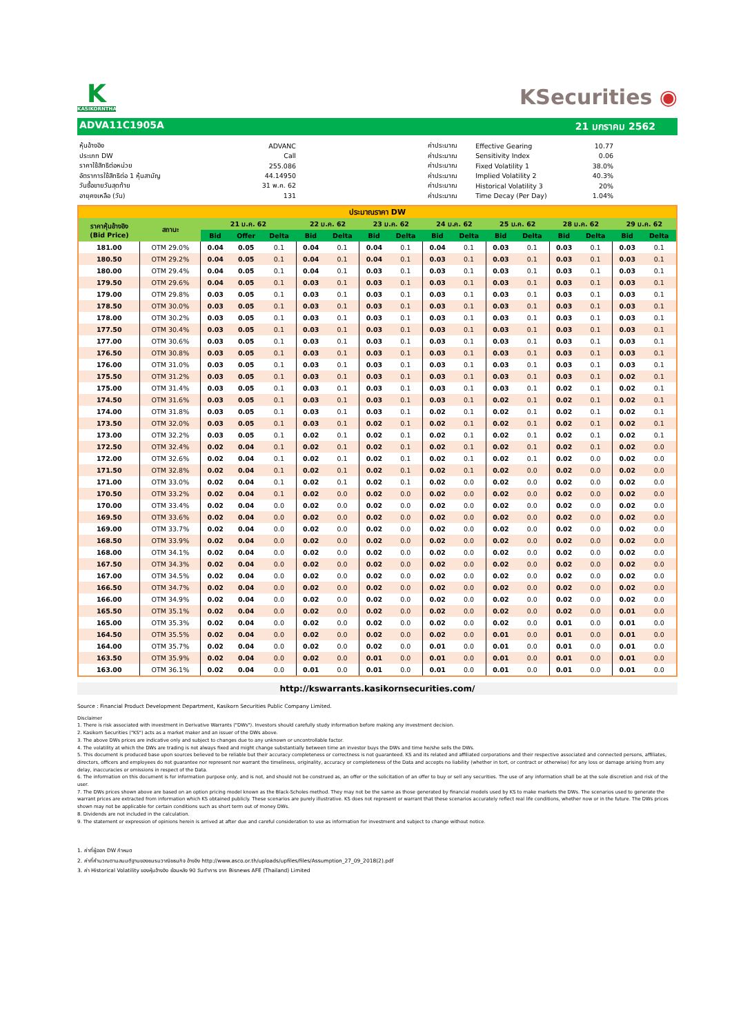K
KASIKORNTHAI
KSecurities ◉
ADVA11C1905A 21 มกราคม 2562
| หุ้นอ้างอิง | ADVANC |
| ประเภท DW | Call |
| ราคาใช้สิทธิต่อหน่วย | 255.086 |
| อัตราการใช้สิทธิต่อ 1 หุ้นสามัญ | 44.14950 |
| วันซื้อขายวันสุดท้าย | 31 พ.ค. 62 |
| อายุคงเหลือ (วัน) | 131 |
| ค่าประมาณ | Effective Gearing | 10.77 |
| ค่าประมาณ | Sensitivity Index | 0.06 |
| ค่าประมาณ | Fixed Volatility 1 | 38.0% |
| ค่าประมาณ | Implied Volatility 2 | 40.3% |
| ค่าประมาณ | Historical Volatility 3 | 20% |
| ค่าประมาณ | Time Decay (Per Day) | 1.04% |
| ประมาณราคา DW | | | | | | | | | | | | | | | | |
| --- | --- | --- | --- | --- | --- | --- | --- | --- | --- | --- | --- | --- | --- | --- | --- | --- |
| ราคาหุ้นอ้างอิง (Bid Price) | สถานะ | 21 ม.ค. 62 | | | 22 ม.ค. 62 | | 23 ม.ค. 62 | | 24 ม.ค. 62 | | 25 ม.ค. 62 | | 28 ม.ค. 62 | | 29 ม.ค. 62 | |
| | | Bid | Offer | Delta | Bid | Delta | Bid | Delta | Bid | Delta | Bid | Delta | Bid | Delta | Bid | Delta |
| 181.00 | OTM 29.0% | 0.04 | 0.05 | 0.1 | 0.04 | 0.1 | 0.04 | 0.1 | 0.04 | 0.1 | 0.03 | 0.1 | 0.03 | 0.1 | 0.03 | 0.1 |
| 180.50 | OTM 29.2% | 0.04 | 0.05 | 0.1 | 0.04 | 0.1 | 0.04 | 0.1 | 0.03 | 0.1 | 0.03 | 0.1 | 0.03 | 0.1 | 0.03 | 0.1 |
| 180.00 | OTM 29.4% | 0.04 | 0.05 | 0.1 | 0.04 | 0.1 | 0.03 | 0.1 | 0.03 | 0.1 | 0.03 | 0.1 | 0.03 | 0.1 | 0.03 | 0.1 |
| 179.50 | OTM 29.6% | 0.04 | 0.05 | 0.1 | 0.03 | 0.1 | 0.03 | 0.1 | 0.03 | 0.1 | 0.03 | 0.1 | 0.03 | 0.1 | 0.03 | 0.1 |
| 179.00 | OTM 29.8% | 0.03 | 0.05 | 0.1 | 0.03 | 0.1 | 0.03 | 0.1 | 0.03 | 0.1 | 0.03 | 0.1 | 0.03 | 0.1 | 0.03 | 0.1 |
| 178.50 | OTM 30.0% | 0.03 | 0.05 | 0.1 | 0.03 | 0.1 | 0.03 | 0.1 | 0.03 | 0.1 | 0.03 | 0.1 | 0.03 | 0.1 | 0.03 | 0.1 |
| 178.00 | OTM 30.2% | 0.03 | 0.05 | 0.1 | 0.03 | 0.1 | 0.03 | 0.1 | 0.03 | 0.1 | 0.03 | 0.1 | 0.03 | 0.1 | 0.03 | 0.1 |
| 177.50 | OTM 30.4% | 0.03 | 0.05 | 0.1 | 0.03 | 0.1 | 0.03 | 0.1 | 0.03 | 0.1 | 0.03 | 0.1 | 0.03 | 0.1 | 0.03 | 0.1 |
| 177.00 | OTM 30.6% | 0.03 | 0.05 | 0.1 | 0.03 | 0.1 | 0.03 | 0.1 | 0.03 | 0.1 | 0.03 | 0.1 | 0.03 | 0.1 | 0.03 | 0.1 |
| 176.50 | OTM 30.8% | 0.03 | 0.05 | 0.1 | 0.03 | 0.1 | 0.03 | 0.1 | 0.03 | 0.1 | 0.03 | 0.1 | 0.03 | 0.1 | 0.03 | 0.1 |
| 176.00 | OTM 31.0% | 0.03 | 0.05 | 0.1 | 0.03 | 0.1 | 0.03 | 0.1 | 0.03 | 0.1 | 0.03 | 0.1 | 0.03 | 0.1 | 0.03 | 0.1 |
| 175.50 | OTM 31.2% | 0.03 | 0.05 | 0.1 | 0.03 | 0.1 | 0.03 | 0.1 | 0.03 | 0.1 | 0.03 | 0.1 | 0.03 | 0.1 | 0.02 | 0.1 |
| 175.00 | OTM 31.4% | 0.03 | 0.05 | 0.1 | 0.03 | 0.1 | 0.03 | 0.1 | 0.03 | 0.1 | 0.03 | 0.1 | 0.02 | 0.1 | 0.02 | 0.1 |
| 174.50 | OTM 31.6% | 0.03 | 0.05 | 0.1 | 0.03 | 0.1 | 0.03 | 0.1 | 0.03 | 0.1 | 0.02 | 0.1 | 0.02 | 0.1 | 0.02 | 0.1 |
| 174.00 | OTM 31.8% | 0.03 | 0.05 | 0.1 | 0.03 | 0.1 | 0.03 | 0.1 | 0.02 | 0.1 | 0.02 | 0.1 | 0.02 | 0.1 | 0.02 | 0.1 |
| 173.50 | OTM 32.0% | 0.03 | 0.05 | 0.1 | 0.03 | 0.1 | 0.02 | 0.1 | 0.02 | 0.1 | 0.02 | 0.1 | 0.02 | 0.1 | 0.02 | 0.1 |
| 173.00 | OTM 32.2% | 0.03 | 0.05 | 0.1 | 0.02 | 0.1 | 0.02 | 0.1 | 0.02 | 0.1 | 0.02 | 0.1 | 0.02 | 0.1 | 0.02 | 0.1 |
| 172.50 | OTM 32.4% | 0.02 | 0.04 | 0.1 | 0.02 | 0.1 | 0.02 | 0.1 | 0.02 | 0.1 | 0.02 | 0.1 | 0.02 | 0.1 | 0.02 | 0.0 |
| 172.00 | OTM 32.6% | 0.02 | 0.04 | 0.1 | 0.02 | 0.1 | 0.02 | 0.1 | 0.02 | 0.1 | 0.02 | 0.1 | 0.02 | 0.0 | 0.02 | 0.0 |
| 171.50 | OTM 32.8% | 0.02 | 0.04 | 0.1 | 0.02 | 0.1 | 0.02 | 0.1 | 0.02 | 0.1 | 0.02 | 0.0 | 0.02 | 0.0 | 0.02 | 0.0 |
| 171.00 | OTM 33.0% | 0.02 | 0.04 | 0.1 | 0.02 | 0.1 | 0.02 | 0.1 | 0.02 | 0.0 | 0.02 | 0.0 | 0.02 | 0.0 | 0.02 | 0.0 |
| 170.50 | OTM 33.2% | 0.02 | 0.04 | 0.1 | 0.02 | 0.0 | 0.02 | 0.0 | 0.02 | 0.0 | 0.02 | 0.0 | 0.02 | 0.0 | 0.02 | 0.0 |
| 170.00 | OTM 33.4% | 0.02 | 0.04 | 0.0 | 0.02 | 0.0 | 0.02 | 0.0 | 0.02 | 0.0 | 0.02 | 0.0 | 0.02 | 0.0 | 0.02 | 0.0 |
| 169.50 | OTM 33.6% | 0.02 | 0.04 | 0.0 | 0.02 | 0.0 | 0.02 | 0.0 | 0.02 | 0.0 | 0.02 | 0.0 | 0.02 | 0.0 | 0.02 | 0.0 |
| 169.00 | OTM 33.7% | 0.02 | 0.04 | 0.0 | 0.02 | 0.0 | 0.02 | 0.0 | 0.02 | 0.0 | 0.02 | 0.0 | 0.02 | 0.0 | 0.02 | 0.0 |
| 168.50 | OTM 33.9% | 0.02 | 0.04 | 0.0 | 0.02 | 0.0 | 0.02 | 0.0 | 0.02 | 0.0 | 0.02 | 0.0 | 0.02 | 0.0 | 0.02 | 0.0 |
| 168.00 | OTM 34.1% | 0.02 | 0.04 | 0.0 | 0.02 | 0.0 | 0.02 | 0.0 | 0.02 | 0.0 | 0.02 | 0.0 | 0.02 | 0.0 | 0.02 | 0.0 |
| 167.50 | OTM 34.3% | 0.02 | 0.04 | 0.0 | 0.02 | 0.0 | 0.02 | 0.0 | 0.02 | 0.0 | 0.02 | 0.0 | 0.02 | 0.0 | 0.02 | 0.0 |
| 167.00 | OTM 34.5% | 0.02 | 0.04 | 0.0 | 0.02 | 0.0 | 0.02 | 0.0 | 0.02 | 0.0 | 0.02 | 0.0 | 0.02 | 0.0 | 0.02 | 0.0 |
| 166.50 | OTM 34.7% | 0.02 | 0.04 | 0.0 | 0.02 | 0.0 | 0.02 | 0.0 | 0.02 | 0.0 | 0.02 | 0.0 | 0.02 | 0.0 | 0.02 | 0.0 |
| 166.00 | OTM 34.9% | 0.02 | 0.04 | 0.0 | 0.02 | 0.0 | 0.02 | 0.0 | 0.02 | 0.0 | 0.02 | 0.0 | 0.02 | 0.0 | 0.02 | 0.0 |
| 165.50 | OTM 35.1% | 0.02 | 0.04 | 0.0 | 0.02 | 0.0 | 0.02 | 0.0 | 0.02 | 0.0 | 0.02 | 0.0 | 0.02 | 0.0 | 0.01 | 0.0 |
| 165.00 | OTM 35.3% | 0.02 | 0.04 | 0.0 | 0.02 | 0.0 | 0.02 | 0.0 | 0.02 | 0.0 | 0.02 | 0.0 | 0.01 | 0.0 | 0.01 | 0.0 |
| 164.50 | OTM 35.5% | 0.02 | 0.04 | 0.0 | 0.02 | 0.0 | 0.02 | 0.0 | 0.02 | 0.0 | 0.01 | 0.0 | 0.01 | 0.0 | 0.01 | 0.0 |
| 164.00 | OTM 35.7% | 0.02 | 0.04 | 0.0 | 0.02 | 0.0 | 0.02 | 0.0 | 0.01 | 0.0 | 0.01 | 0.0 | 0.01 | 0.0 | 0.01 | 0.0 |
| 163.50 | OTM 35.9% | 0.02 | 0.04 | 0.0 | 0.02 | 0.0 | 0.01 | 0.0 | 0.01 | 0.0 | 0.01 | 0.0 | 0.01 | 0.0 | 0.01 | 0.0 |
| 163.00 | OTM 36.1% | 0.02 | 0.04 | 0.0 | 0.01 | 0.0 | 0.01 | 0.0 | 0.01 | 0.0 | 0.01 | 0.0 | 0.01 | 0.0 | 0.01 | 0.0 |
http://kswarrants.kasikornsecurities.com/
Source : Financial Product Development Department, Kasikorn Securities Public Company Limited.
Disclaimer
1. There is risk associated with investment in Derivative Warrants ("DWs"). Investors should carefully study information before making any investment decision.
2. Kasikorn Securities ("KS") acts as a market maker and an issuer of the DWs above.
3. The above DWs prices are indicative only and subject to changes due to any unknown or uncontrollable factor.
4. The volatility at which the DWs are trading is not always fixed and might change substantially between time an investor buys the DWs and time he/she sells the DWs.
5. This document is produced base upon sources believed to be reliable but their accuracy completeness or correctness is not guaranteed. KS and its related and affiliated corporations and their respective associated and connected persons, affiliates, directors, officers and employees do not guarantee nor represent nor warrant the timeliness, originality, accuracy or completeness of the Data and accepts no liability (whether in tort, or contract or otherwise) for any loss or damage arising from any delay, inaccuracies or omissions in respect of the Data.
6. The information on this document is for information purpose only, and is not, and should not be construed as, an offer or the solicitation of an offer to buy or sell any securities. The use of any information shall be at the sole discretion and risk of the user.
7. The DWs prices shown above are based on an option pricing model known as the Black-Scholes method. They may not be the same as those generated by financial models used by KS to make markets the DWs. The scenarios used to generate the warrant prices are extracted from information which KS obtained publicly. These scenarios are purely illustrative. KS does not represent or warrant that these scenarios accurately reflect real life conditions, whether now or in the future. The DWs prices shown may not be applicable for certain conditions such as short term out of money DWs.
8. Dividends are not included in the calculation.
9. The statement or expression of opinions herein is arrived at after due and careful consideration to use as information for investment and subject to change without notice.
1. ค่าที่ผู้ออก DW กำหนด
2. ค่าที่คำนวณตามสมมติฐานของชมรมวาณิชธนกิจ อ้างอิง http://www.asco.or.th/uploads/upfiles/files/Assumption_27_09_2018(2).pdf
3. ค่า Historical Volatility ของหุ้นอ้างอิง ย้อนหลัง 90 วันทำการ จาก Bisnews AFE (Thailand) Limited